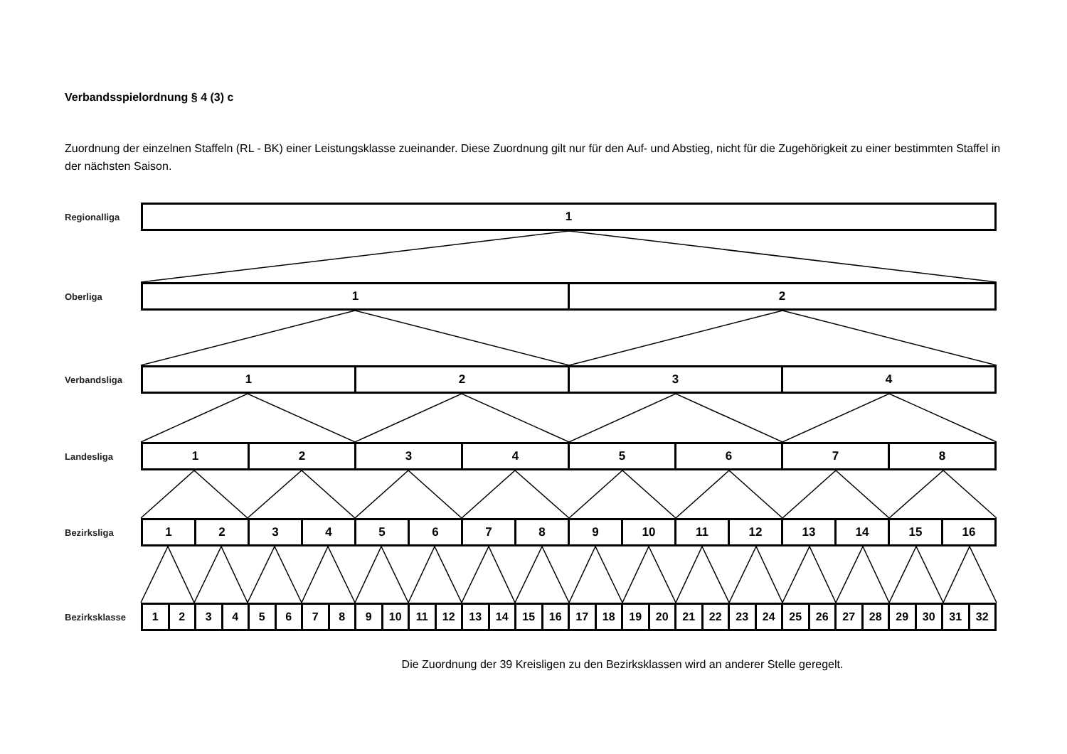Verbandsspielordnung § 4 (3) c
Zuordnung der einzelnen Staffeln (RL - BK) einer Leistungsklasse zueinander. Diese Zuordnung gilt nur für den Auf- und Abstieg, nicht für die Zugehörigkeit zu einer bestimmten Staffel in der nächsten Saison.
Regionalliga
| 1 |
Oberliga
| 1 | 2 |
Verbandsliga
| 1 | 2 | 3 | 4 |
Landesliga
| 1 | 2 | 3 | 4 | 5 | 6 | 7 | 8 |
Bezirksliga
| 1 | 2 | 3 | 4 | 5 | 6 | 7 | 8 | 9 | 10 | 11 | 12 | 13 | 14 | 15 | 16 |
Bezirksklasse
| 1 | 2 | 3 | 4 | 5 | 6 | 7 | 8 | 9 | 10 | 11 | 12 | 13 | 14 | 15 | 16 | 17 | 18 | 19 | 20 | 21 | 22 | 23 | 24 | 25 | 26 | 27 | 28 | 29 | 30 | 31 | 32 |
Die Zuordnung der 39 Kreisligen zu den Bezirksklassen wird an anderer Stelle geregelt.